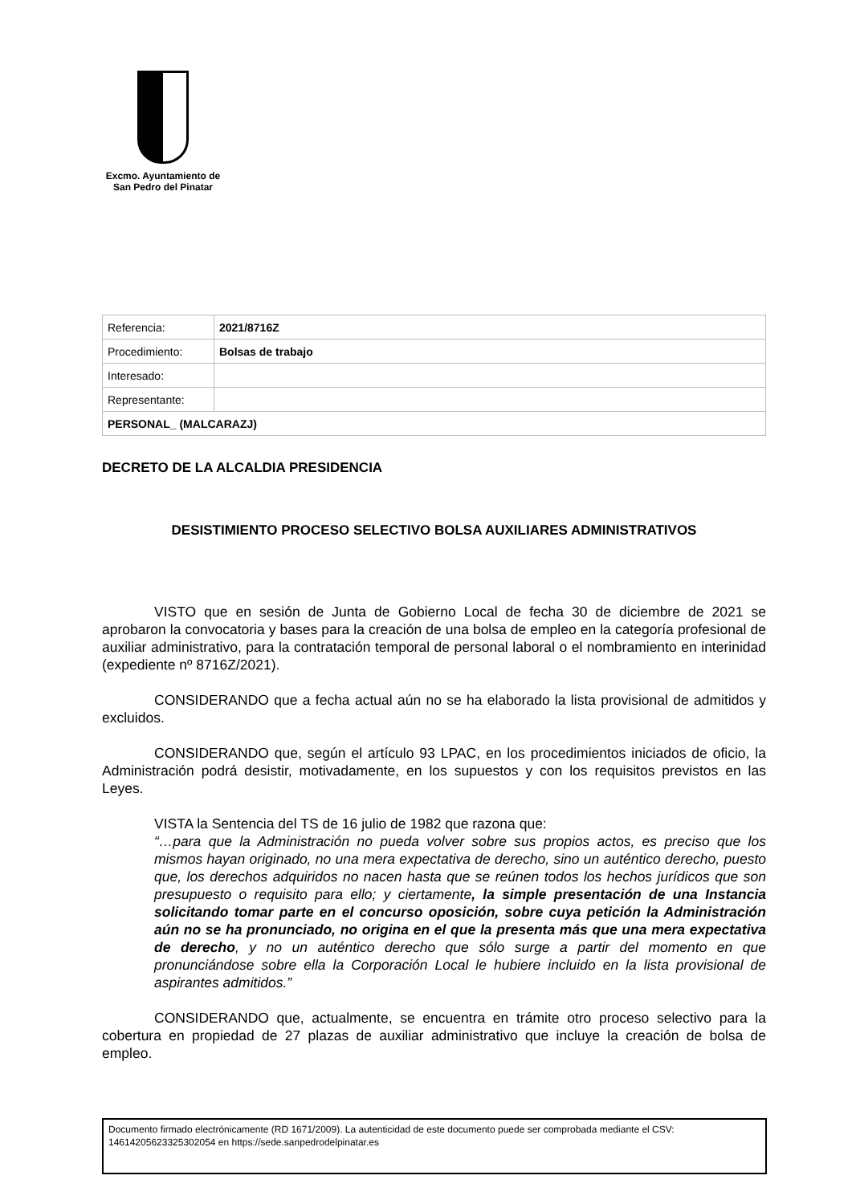Excmo. Ayuntamiento de
San Pedro del Pinatar
| Referencia: | 2021/8716Z |
| Procedimiento: | Bolsas de trabajo |
| Interesado: | |
| Representante: | |
| PERSONAL_ (MALCARAZJ) | |
DECRETO DE LA ALCALDIA PRESIDENCIA
DESISTIMIENTO PROCESO SELECTIVO BOLSA AUXILIARES ADMINISTRATIVOS
VISTO que en sesión de Junta de Gobierno Local de fecha 30 de diciembre de 2021 se aprobaron la convocatoria y bases para la creación de una bolsa de empleo en la categoría profesional de auxiliar administrativo, para la contratación temporal de personal laboral o el nombramiento en interinidad (expediente nº 8716Z/2021).
CONSIDERANDO que a fecha actual aún no se ha elaborado la lista provisional de admitidos y excluidos.
CONSIDERANDO que, según el artículo 93 LPAC, en los procedimientos iniciados de oficio, la Administración podrá desistir, motivadamente, en los supuestos y con los requisitos previstos en las Leyes.
VISTA la Sentencia del TS de 16 julio de 1982 que razona que:
“…para que la Administración no pueda volver sobre sus propios actos, es preciso que los mismos hayan originado, no una mera expectativa de derecho, sino un auténtico derecho, puesto que, los derechos adquiridos no nacen hasta que se reúnen todos los hechos jurídicos que son presupuesto o requisito para ello; y ciertamente, la simple presentación de una Instancia solicitando tomar parte en el concurso oposición, sobre cuya petición la Administración aún no se ha pronunciado, no origina en el que la presenta más que una mera expectativa de derecho, y no un auténtico derecho que sólo surge a partir del momento en que pronunciándose sobre ella la Corporación Local le hubiere incluido en la lista provisional de aspirantes admitidos.”
CONSIDERANDO que, actualmente, se encuentra en trámite otro proceso selectivo para la cobertura en propiedad de 27 plazas de auxiliar administrativo que incluye la creación de bolsa de empleo.
Documento firmado electrónicamente (RD 1671/2009). La autenticidad de este documento puede ser comprobada mediante el CSV: 14614205623325302054 en https://sede.sanpedrodelpinatar.es